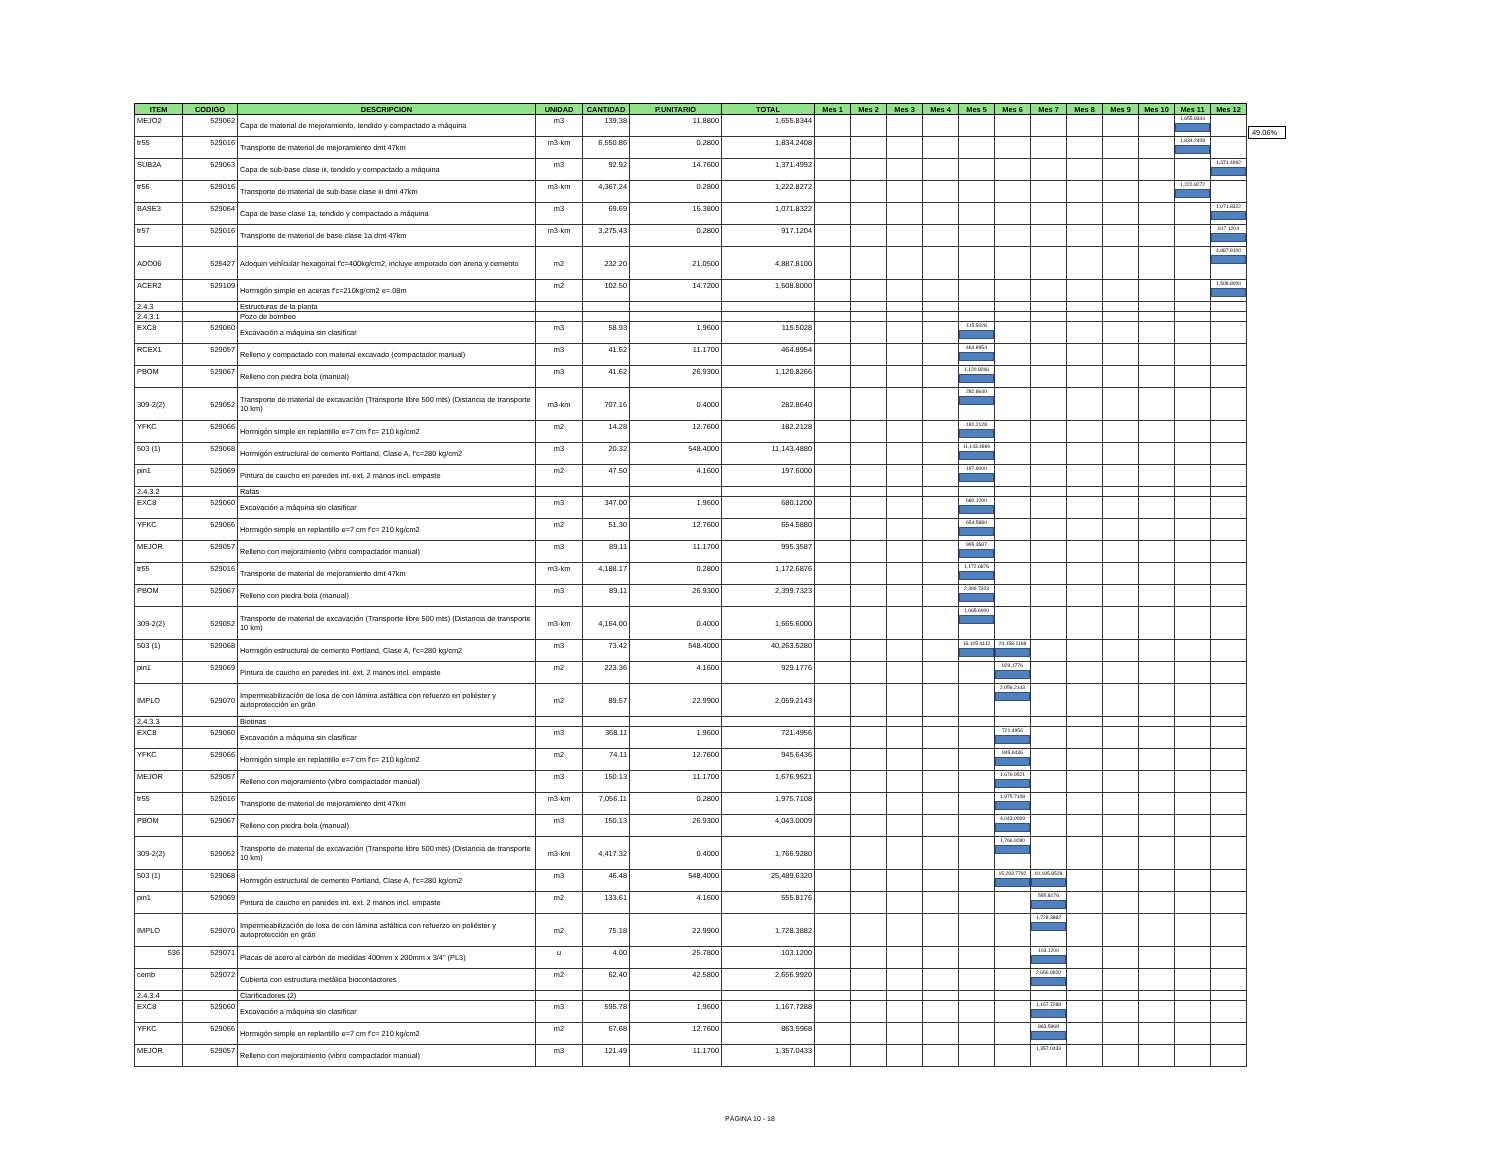| ITEM | CODIGO | DESCRIPCION | UNIDAD | CANTIDAD | P.UNITARIO | TOTAL | Mes 1 | Mes 2 | Mes 3 | Mes 4 | Mes 5 | Mes 6 | Mes 7 | Mes 8 | Mes 9 | Mes 10 | Mes 11 | Mes 12 |
| --- | --- | --- | --- | --- | --- | --- | --- | --- | --- | --- | --- | --- | --- | --- | --- | --- | --- | --- |
| MEJO2 | 529062 | Capa de material de mejoramiento, tendido y compactado a máquina | m3 | 139.38 | 11.8800 | 1,655.8344 | | | | | | | | | | | 1,655.8344 | |
| tr55 | 529016 | Transporte de material de mejoramiento dmt 47km | m3-km | 6,550.86 | 0.2800 | 1,834.2408 | | | | | | | | | | | 1,834.2408 | |
| SUB2A | 529063 | Capa de sub-base clase iii, tendido y compactado a máquina | m3 | 92.92 | 14.7600 | 1,371.4992 | | | | | | | | | | | | 1,371.4992 |
| tr56 | 529016 | Transporte de material de sub-base clase iii dmt 47km | m3-km | 4,367.24 | 0.2800 | 1,222.8272 | | | | | | | | | | | 1,222.8272 | |
| BASE3 | 529064 | Capa de base clase 1a, tendido y compactado a máquina | m3 | 69.69 | 15.3800 | 1,071.8322 | | | | | | | | | | | | 1,071.8322 |
| tr57 | 529016 | Transporte de material de base clase 1a dmt 47km | m3-km | 3,275.43 | 0.2800 | 917.1204 | | | | | | | | | | | | 917.1204 |
| ADO06 | 525427 | Adoquin vehícular hexagonal f'c=400kg/cm2, incluye emporado con arena y cemento | m2 | 232.20 | 21.0500 | 4,887.8100 | | | | | | | | | | | | 4,887.8100 |
| ACER2 | 529109 | Hormigón simple en aceras f'c=210kg/cm2 e=.08m | m2 | 102.50 | 14.7200 | 1,508.8000 | | | | | | | | | | | | 1,508.8000 |
| 2.4.3 | | Estructuras de la planta | | | | | | | | | | | | | | | | |
| 2.4.3.1 | | Pozo de bombeo | | | | | | | | | | | | | | | | |
| EXC8 | 529060 | Excavación a máquina sin clasificar | m3 | 58.93 | 1.9600 | 115.5028 | | | | | 115.5028 | | | | | | | |
| RCEX1 | 529057 | Relleno y compactado con material excavado (compactador manual) | m3 | 41.62 | 11.1700 | 464.8954 | | | | | 464.8954 | | | | | | | |
| PBOM | 529067 | Relleno con piedra bola (manual) | m3 | 41.62 | 26.9300 | 1,120.8266 | | | | | 1,120.8266 | | | | | | | |
| 309-2(2) | 529052 | Transporte de material de excavación (Transporte libre 500 mts) (Distancia de transporte 10 km) | m3-km | 707.16 | 0.4000 | 282.8640 | | | | | 282.8640 | | | | | | | |
| YFKC | 529066 | Hormigón simple en replantillo e=7 cm f'c= 210 kg/cm2 | m2 | 14.28 | 12.7600 | 182.2128 | | | | | 182.2128 | | | | | | | |
| 503 (1) | 529068 | Hormigón estructural de cemento Portland, Clase A, f'c=280 kg/cm2 | m3 | 20.32 | 548.4000 | 11,143.4880 | | | | | 11,143.4880 | | | | | | | |
| pin1 | 529069 | Pintura de caucho en paredes int. ext. 2 manos incl. empaste | m2 | 47.50 | 4.1600 | 197.6000 | | | | | 197.6000 | | | | | | | |
| 2.4.3.2 | | Rafas | | | | | | | | | | | | | | | | |
| EXC8 | 529060 | Excavación a máquina sin clasificar | m3 | 347.00 | 1.9600 | 680.1200 | | | | | 680.1200 | | | | | | | |
| YFKC | 529066 | Hormigón simple en replantillo e=7 cm f'c= 210 kg/cm2 | m2 | 51.30 | 12.7600 | 654.5880 | | | | | 654.5880 | | | | | | | |
| MEJOR | 529057 | Relleno con mejoramiento (vibro compactador manual) | m3 | 89.11 | 11.1700 | 995.3587 | | | | | 995.3587 | | | | | | | |
| tr55 | 529016 | Transporte de material de mejoramiento dmt 47km | m3-km | 4,188.17 | 0.2800 | 1,172.6876 | | | | | 1,172.6876 | | | | | | | |
| PBOM | 529067 | Relleno con piedra bola (manual) | m3 | 89.11 | 26.9300 | 2,399.7323 | | | | | 2,399.7323 | | | | | | | |
| 309-2(2) | 529052 | Transporte de material de excavación (Transporte libre 500 mts) (Distancia de transporte 10 km) | m3-km | 4,164.00 | 0.4000 | 1,665.6000 | | | | | 1,665.6000 | | | | | | | |
| 503 (1) | 529068 | Hormigón estructural de cemento Portland, Clase A, f'c=280 kg/cm2 | m3 | 73.42 | 548.4000 | 40,263.5280 | | | | | 16,105.4112 | 24,158.1168 | | | | | | |
| pin1 | 529069 | Pintura de caucho en paredes int. ext. 2 manos incl. empaste | m2 | 223.36 | 4.1600 | 929.1776 | | | | | | 929.1776 | | | | | | |
| IMPLO | 529070 | Impermeabilización de losa de con lámina asfáltica con refuerzo en poliéster y autoprotección en grán | m2 | 89.57 | 22.9900 | 2,059.2143 | | | | | | 2,059.2143 | | | | | | |
| 2.4.3.3 | | Biotinas | | | | | | | | | | | | | | | | |
| EXC8 | 529060 | Excavación a máquina sin clasificar | m3 | 368.11 | 1.9600 | 721.4956 | | | | | | 721.4956 | | | | | | |
| YFKC | 529066 | Hormigón simple en replantillo e=7 cm f'c= 210 kg/cm2 | m2 | 74.11 | 12.7600 | 945.6436 | | | | | | 945.6436 | | | | | | |
| MEJOR | 529057 | Relleno con mejoramiento (vibro compactador manual) | m3 | 150.13 | 11.1700 | 1,676.9521 | | | | | | 1,676.9521 | | | | | | |
| tr55 | 529016 | Transporte de material de mejoramiento dmt 47km | m3-km | 7,056.11 | 0.2800 | 1,975.7108 | | | | | | 1,975.7108 | | | | | | |
| PBOM | 529067 | Relleno con piedra bola (manual) | m3 | 150.13 | 26.9300 | 4,043.0009 | | | | | | 4,043.0009 | | | | | | |
| 309-2(2) | 529052 | Transporte de material de excavación (Transporte libre 500 mts) (Distancia de transporte 10 km) | m3-km | 4,417.32 | 0.4000 | 1,766.9280 | | | | | | 1,766.9280 | | | | | | |
| 503 (1) | 529068 | Hormigón estructural de cemento Portland, Clase A, f'c=280 kg/cm2 | m3 | 46.48 | 548.4000 | 25,489.6320 | | | | | | 15,293.7792 | 10,195.8528 | | | | | |
| pin1 | 529069 | Pintura de caucho en paredes int. ext. 2 manos incl. empaste | m2 | 133.61 | 4.1600 | 555.8176 | | | | | | | 555.8176 | | | | | |
| IMPLO | 529070 | Impermeabilización de losa de con lámina asfáltica con refuerzo en poliéster y autoprotección en grán | m2 | 75.18 | 22.9900 | 1,728.3882 | | | | | | | 1,728.3882 | | | | | |
| 536 | 529071 | Placas de acero al carbón de medidas 400mm x 200mm x 3/4" (PL3) | u | 4.00 | 25.7800 | 103.1200 | | | | | | | 103.1200 | | | | | |
| cemb | 529072 | Cubierta con estructura metálica biocontactores | m2 | 62.40 | 42.5800 | 2,656.9920 | | | | | | | 2,656.9920 | | | | | |
| 2.4.3.4 | | Clarificadores (2) | | | | | | | | | | | | | | | | |
| EXC8 | 529060 | Excavación a máquina sin clasificar | m3 | 595.78 | 1.9600 | 1,167.7288 | | | | | | | 1,167.7288 | | | | | |
| YFKC | 529066 | Hormigón simple en replantillo e=7 cm f'c= 210 kg/cm2 | m2 | 67.68 | 12.7600 | 863.5968 | | | | | | | 863.5968 | | | | | |
| MEJOR | 529057 | Relleno con mejoramiento (vibro compactador manual) | m3 | 121.49 | 11.1700 | 1,357.0433 | | | | | | | 1,357.0433 | | | | | |
49.06%
PÁGINA 10 - 18